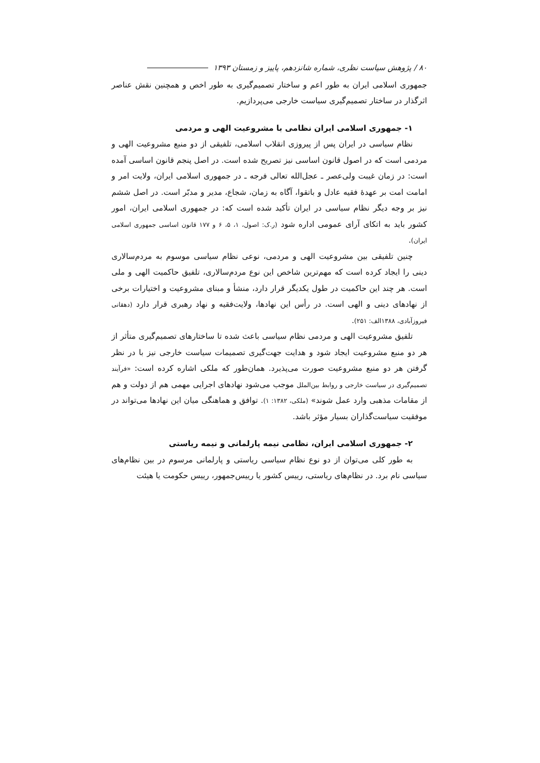۸۰ / پژوهش سیاست نظری، شماره شانزدهم، پاییز و زمستان ۱۳۹۳
جمهوری اسلامی ایران به طور اعم و ساختار تصمیم‌گیری به طور اخص و همچنین نقش عناصر اثرگذار در ساختار تصمیم‌گیری سیاست خارجی می‌پردازیم.
۱- جمهوری اسلامی ایران نظامی با مشروعیت الهی و مردمی
نظام سیاسی در ایران پس از پیروزی انقلاب اسلامی، تلفیقی از دو منبع مشروعیت الهی و مردمی است که در اصول قانون اساسی نیز تصریح شده است. در اصل پنجم قانون اساسی آمده است: در زمان غیبت ولی‌عصر ـ عجل‌الله تعالی فرجه ـ در جمهوری اسلامی ایران، ولایت امر و امامت امت بر عهدهٔ فقیه عادل و باتقوا، آگاه به زمان، شجاع، مدیر و مدبّر است. در اصل ششم نیز بر وجه دیگر نظام سیاسی در ایران تأکید شده است که: در جمهوری اسلامی ایران، امور کشور باید به اتکای آرای عمومی اداره شود (ر.ک: اصول، ۱، ۵، ۶ و ۱۷۷ قانون اساسی جمهوری اسلامی ایران).
چنین تلفیقی بین مشروعیت الهی و مردمی، نوعی نظام سیاسی موسوم به مردم‌سالاری دینی را ایجاد کرده است که مهم‌ترین شاخص این نوع مردم‌سالاری، تلفیق حاکمیت الهی و ملی است. هر چند این حاکمیت در طول یکدیگر قرار دارد، منشأ و مبنای مشروعیت و اختیارات برخی از نهادهای دینی و الهی است. در رأس این نهادها، ولایت‌فقیه و نهاد رهبری قرار دارد (دهقانی فیروزآبادی، ۱۳۸۸الف: ۲۵۱).
تلفیق مشروعیت الهی و مردمی نظام سیاسی باعث شده تا ساختارهای تصمیم‌گیری متأثر از هر دو منبع مشروعیت ایجاد شود و هدایت جهت‌گیری تصمیمات سیاست خارجی نیز با در نظر گرفتن هر دو منبع مشروعیت صورت می‌پذیرد. همان‌طور که ملکی اشاره کرده است: «فرآیند تصمیم‌گیری در سیاست خارجی و روابط بین‌الملل موجب می‌شود نهادهای اجرایی مهمی هم از دولت و هم از مقامات مذهبی وارد عمل شوند» (ملکی، ۱۳۸۲: ۱). توافق و هماهنگی میان این نهادها می‌تواند در موفقیت سیاست‌گذاران بسیار مؤثر باشد.
۲- جمهوری اسلامی ایران، نظامی نیمه پارلمانی و نیمه ریاستی
به طور کلی می‌توان از دو نوع نظام سیاسی ریاستی و پارلمانی مرسوم در بین نظام‌های سیاسی نام برد. در نظام‌های ریاستی، رییس کشور یا رییس‌جمهور، رییس حکومت یا هیئت